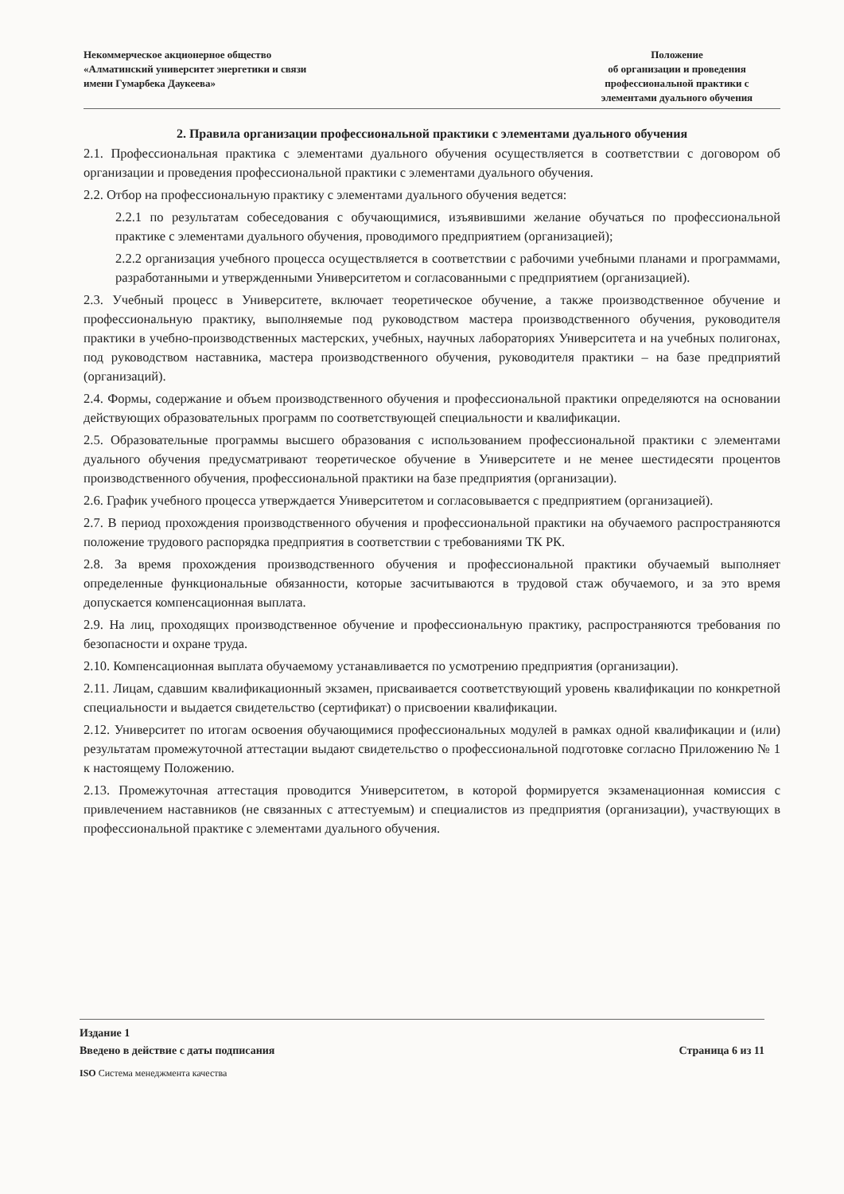Некоммерческое акционерное общество
«Алматинский университет энергетики и связи
имени Гумарбека Даукеева»
Положение
об организации и проведения
профессиональной практики с
элементами дуального обучения
2. Правила организации профессиональной практики с элементами дуального обучения
2.1. Профессиональная практика с элементами дуального обучения осуществляется в соответствии с договором об организации и проведения профессиональной практики с элементами дуального обучения.
2.2. Отбор на профессиональную практику с элементами дуального обучения ведется:
2.2.1 по результатам собеседования с обучающимися, изъявившими желание обучаться по профессиональной практике с элементами дуального обучения, проводимого предприятием (организацией);
2.2.2 организация учебного процесса осуществляется в соответствии с рабочими учебными планами и программами, разработанными и утвержденными Университетом и согласованными с предприятием (организацией).
2.3. Учебный процесс в Университете, включает теоретическое обучение, а также производственное обучение и профессиональную практику, выполняемые под руководством мастера производственного обучения, руководителя практики в учебно-производственных мастерских, учебных, научных лабораториях Университета и на учебных полигонах, под руководством наставника, мастера производственного обучения, руководителя практики – на базе предприятий (организаций).
2.4. Формы, содержание и объем производственного обучения и профессиональной практики определяются на основании действующих образовательных программ по соответствующей специальности и квалификации.
2.5. Образовательные программы высшего образования с использованием профессиональной практики с элементами дуального обучения предусматривают теоретическое обучение в Университете и не менее шестидесяти процентов производственного обучения, профессиональной практики на базе предприятия (организации).
2.6. График учебного процесса утверждается Университетом и согласовывается с предприятием (организацией).
2.7. В период прохождения производственного обучения и профессиональной практики на обучаемого распространяются положение трудового распорядка предприятия в соответствии с требованиями ТК РК.
2.8. За время прохождения производственного обучения и профессиональной практики обучаемый выполняет определенные функциональные обязанности, которые засчитываются в трудовой стаж обучаемого, и за это время допускается компенсационная выплата.
2.9. На лиц, проходящих производственное обучение и профессиональную практику, распространяются требования по безопасности и охране труда.
2.10. Компенсационная выплата обучаемому устанавливается по усмотрению предприятия (организации).
2.11. Лицам, сдавшим квалификационный экзамен, присваивается соответствующий уровень квалификации по конкретной специальности и выдается свидетельство (сертификат) о присвоении квалификации.
2.12. Университет по итогам освоения обучающимися профессиональных модулей в рамках одной квалификации и (или) результатам промежуточной аттестации выдают свидетельство о профессиональной подготовке согласно Приложению № 1 к настоящему Положению.
2.13. Промежуточная аттестация проводится Университетом, в которой формируется экзаменационная комиссия с привлечением наставников (не связанных с аттестуемым) и специалистов из предприятия (организации), участвующих в профессиональной практике с элементами дуального обучения.
Издание 1
Введено в действие с даты подписания Страница 6 из 11
ISO Система менеджмента качества